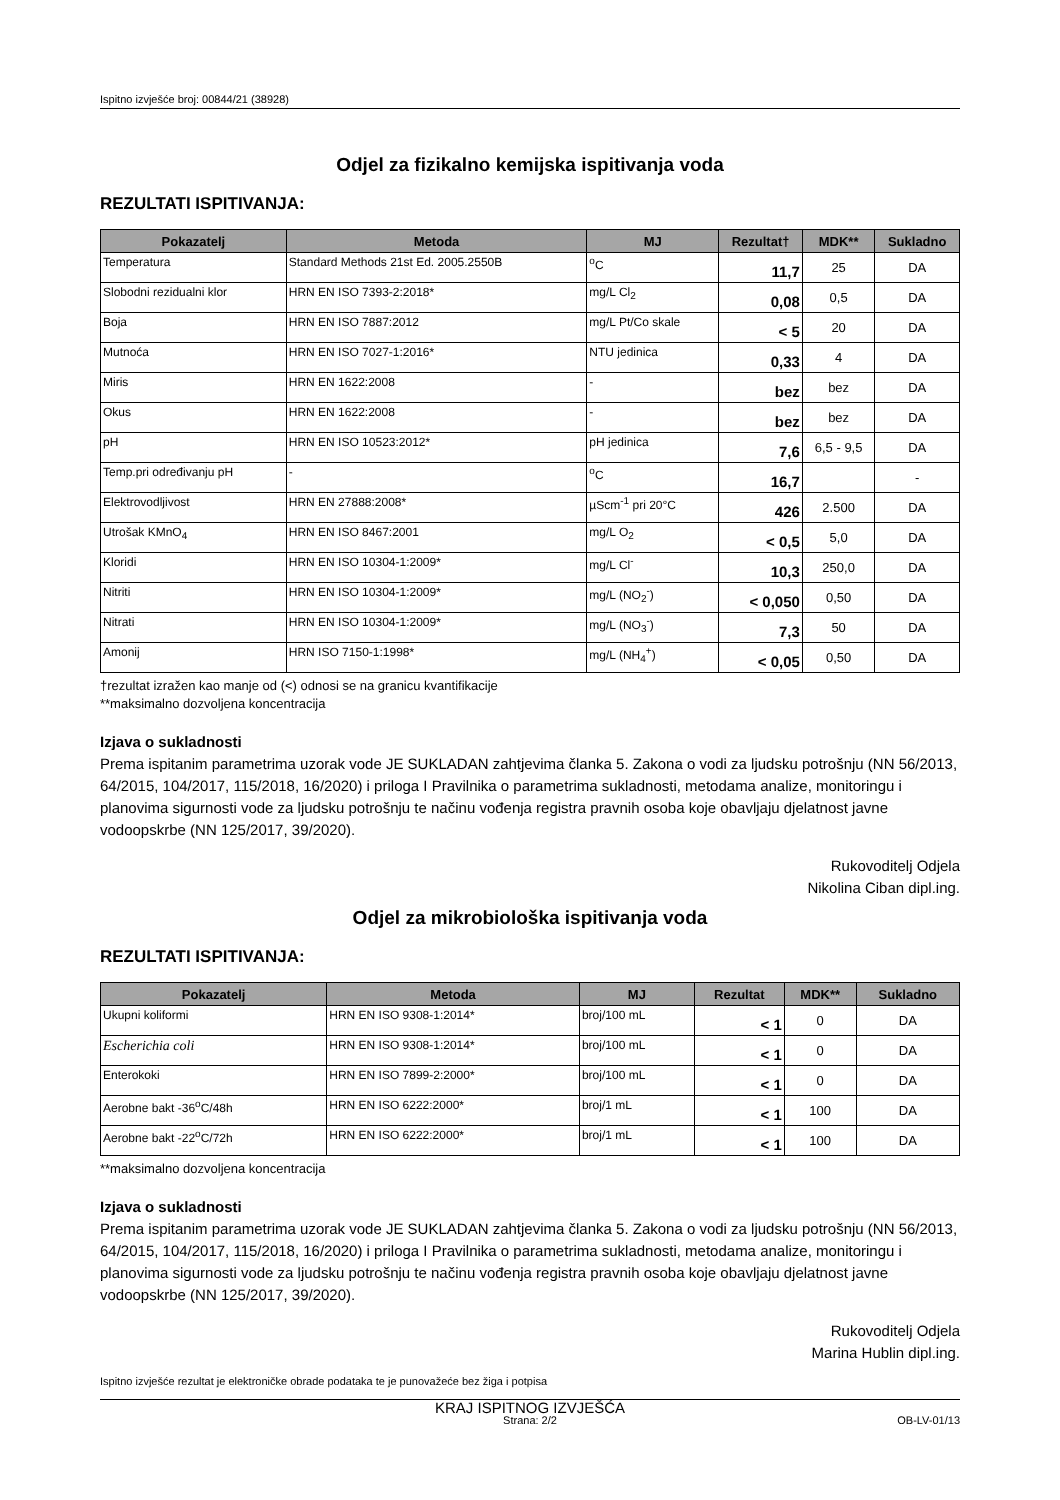Ispitno izvješće broj: 00844/21 (38928)
Odjel za fizikalno kemijska ispitivanja voda
REZULTATI ISPITIVANJA:
| Pokazatelj | Metoda | MJ | Rezultat† | MDK** | Sukladno |
| --- | --- | --- | --- | --- | --- |
| Temperatura | Standard Methods 21st Ed. 2005.2550B | <sup>o</sup> C | 11,7 | 25 | DA |
| Slobodni rezidualni klor | HRN EN ISO 7393-2:2018* | mg/L Cl<sub>2</sub> | 0,08 | 0,5 | DA |
| Boja | HRN EN ISO 7887:2012 | mg/L Pt/Co skale | < 5 | 20 | DA |
| Mutnoća | HRN EN ISO 7027-1:2016* | NTU jedinica | 0,33 | 4 | DA |
| Miris | HRN EN 1622:2008 | - | bez | bez | DA |
| Okus | HRN EN 1622:2008 | - | bez | bez | DA |
| pH | HRN EN ISO 10523:2012* | pH jedinica | 7,6 | 6,5 - 9,5 | DA |
| Temp.pri određivanju pH | - | <sup>o</sup> C | 16,7 | | - |
| Elektrovodljivost | HRN EN 27888:2008* | µScm<sup>-1</sup> pri 20°C | 426 | 2.500 | DA |
| Utrošak KMnO<sub>4</sub> | HRN EN ISO 8467:2001 | mg/L O<sub>2</sub> | < 0,5 | 5,0 | DA |
| Kloridi | HRN EN ISO 10304-1:2009* | mg/L Cl<sup>-</sup> | 10,3 | 250,0 | DA |
| Nitriti | HRN EN ISO 10304-1:2009* | mg/L (NO<sub>2</sub><sup>-</sup>) | < 0,050 | 0,50 | DA |
| Nitrati | HRN EN ISO 10304-1:2009* | mg/L (NO<sub>3</sub><sup>-</sup>) | 7,3 | 50 | DA |
| Amonij | HRN ISO 7150-1:1998* | mg/L (NH<sub>4</sub><sup>+</sup>) | < 0,05 | 0,50 | DA |
†rezultat izražen kao manje od (<) odnosi se na granicu kvantifikacije
**maksimalno dozvoljena koncentracija
Izjava o sukladnosti
Prema ispitanim parametrima uzorak vode JE SUKLADAN zahtjevima članka 5. Zakona o vodi za ljudsku potrošnju (NN 56/2013, 64/2015, 104/2017, 115/2018, 16/2020) i priloga I Pravilnika o parametrima sukladnosti, metodama analize, monitoringu i planovima sigurnosti vode za ljudsku potrošnju te načinu vođenja registra pravnih osoba koje obavljaju djelatnost javne vodoopskrbe (NN 125/2017, 39/2020).
Rukovoditelj Odjela
Nikolina Ciban dipl.ing.
Odjel za mikrobiološka ispitivanja voda
REZULTATI ISPITIVANJA:
| Pokazatelj | Metoda | MJ | Rezultat | MDK** | Sukladno |
| --- | --- | --- | --- | --- | --- |
| Ukupni koliformi | HRN EN ISO 9308-1:2014* | broj/100 mL | < 1 | 0 | DA |
| Escherichia coli | HRN EN ISO 9308-1:2014* | broj/100 mL | < 1 | 0 | DA |
| Enterokoki | HRN EN ISO 7899-2:2000* | broj/100 mL | < 1 | 0 | DA |
| Aerobne bakt -36<sup>o</sup>C/48h | HRN EN ISO 6222:2000* | broj/1 mL | < 1 | 100 | DA |
| Aerobne bakt -22<sup>o</sup>C/72h | HRN EN ISO 6222:2000* | broj/1 mL | < 1 | 100 | DA |
**maksimalno dozvoljena koncentracija
Izjava o sukladnosti
Prema ispitanim parametrima uzorak vode JE SUKLADAN zahtjevima članka 5. Zakona o vodi za ljudsku potrošnju (NN 56/2013, 64/2015, 104/2017, 115/2018, 16/2020) i priloga I Pravilnika o parametrima sukladnosti, metodama analize, monitoringu i planovima sigurnosti vode za ljudsku potrošnju te načinu vođenja registra pravnih osoba koje obavljaju djelatnost javne vodoopskrbe (NN 125/2017, 39/2020).
Rukovoditelj Odjela
Marina Hublin dipl.ing.
KRAJ ISPITNOG IZVJEŠĆA
Ispitno izvješće rezultat je elektroničke obrade podataka te je punovažeće bez žiga i potpisa
Strana: 2/2 OB-LV-01/13